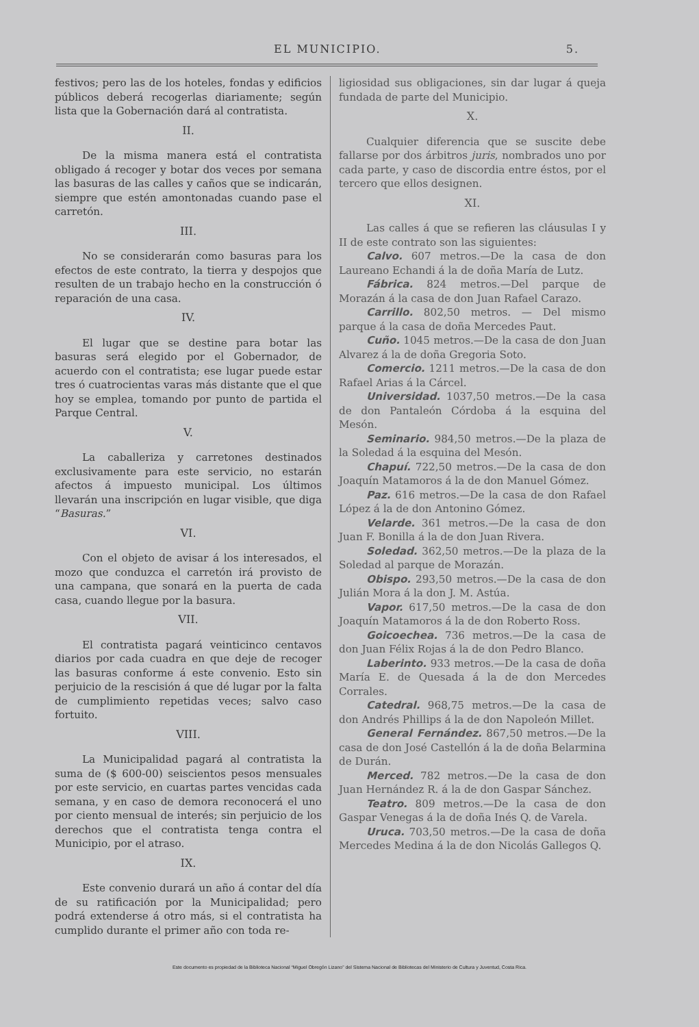EL MUNICIPIO. 5.
festivos; pero las de los hoteles, fondas y edificios públicos deberá recogerlas diariamente; según lista que la Gobernación dará al contratista.
II.
De la misma manera está el contratista obligado á recoger y botar dos veces por semana las basuras de las calles y caños que se indicarán, siempre que estén amontonadas cuando pase el carretón.
III.
No se considerarán como basuras para los efectos de este contrato, la tierra y despojos que resulten de un trabajo hecho en la construcción ó reparación de una casa.
IV.
El lugar que se destine para botar las basuras será elegido por el Gobernador, de acuerdo con el contratista; ese lugar puede estar tres ó cuatrocientas varas más distante que el que hoy se emplea, tomando por punto de partida el Parque Central.
V.
La caballeriza y carretones destinados exclusivamente para este servicio, no estarán afectos á impuesto municipal. Los últimos llevarán una inscripción en lugar visible, que diga “Basuras.”
VI.
Con el objeto de avisar á los interesados, el mozo que conduzca el carretón irá provisto de una campana, que sonará en la puerta de cada casa, cuando llegue por la basura.
VII.
El contratista pagará veinticinco centavos diarios por cada cuadra en que deje de recoger las basuras conforme á este convenio. Esto sin perjuicio de la rescisión á que dé lugar por la falta de cumplimiento repetidas veces; salvo caso fortuito.
VIII.
La Municipalidad pagará al contratista la suma de ($ 600-00) seiscientos pesos mensuales por este servicio, en cuartas partes vencidas cada semana, y en caso de demora reconocerá el uno por ciento mensual de interés; sin perjuicio de los derechos que el contratista tenga contra el Municipio, por el atraso.
IX.
Este convenio durará un año á contar del día de su ratificación por la Municipalidad; pero podrá extenderse á otro más, si el contratista ha cumplido durante el primer año con toda re-
ligiosidad sus obligaciones, sin dar lugar á queja fundada de parte del Municipio.
X.
Cualquier diferencia que se suscite debe fallarse por dos árbitros juris, nombrados uno por cada parte, y caso de discordia entre éstos, por el tercero que ellos designen.
XI.
Las calles á que se refieren las cláusulas I y II de este contrato son las siguientes:
Calvo. 607 metros.—De la casa de don Laureano Echandi á la de doña María de Lutz.
Fábrica. 824 metros.—Del parque de Morazán á la casa de don Juan Rafael Carazo.
Carrillo. 802,50 metros. — Del mismo parque á la casa de doña Mercedes Paut.
Cuño. 1045 metros.—De la casa de don Juan Alvarez á la de doña Gregoria Soto.
Comercio. 1211 metros.—De la casa de don Rafael Arias á la Cárcel.
Universidad. 1037,50 metros.—De la casa de don Pantaleón Córdoba á la esquina del Mesón.
Seminario. 984,50 metros.—De la plaza de la Soledad á la esquina del Mesón.
Chapuí. 722,50 metros.—De la casa de don Joaquín Matamoros á la de don Manuel Gómez.
Paz. 616 metros.—De la casa de don Rafael López á la de don Antonino Gómez.
Velarde. 361 metros.—De la casa de don Juan F. Bonilla á la de don Juan Rivera.
Soledad. 362,50 metros.—De la plaza de la Soledad al parque de Morazán.
Obispo. 293,50 metros.—De la casa de don Julián Mora á la don J. M. Astúa.
Vapor. 617,50 metros.—De la casa de don Joaquín Matamoros á la de don Roberto Ross.
Goicoechea. 736 metros.—De la casa de don Juan Félix Rojas á la de don Pedro Blanco.
Laberinto. 933 metros.—De la casa de doña María E. de Quesada á la de don Mercedes Corrales.
Catedral. 968,75 metros.—De la casa de don Andrés Phillips á la de don Napoleón Millet.
General Fernández. 867,50 metros.—De la casa de don José Castellón á la de doña Belarmina de Durán.
Merced. 782 metros.—De la casa de don Juan Hernández R. á la de don Gaspar Sánchez.
Teatro. 809 metros.—De la casa de don Gaspar Venegas á la de doña Inés Q. de Varela.
Uruca. 703,50 metros.—De la casa de doña Mercedes Medina á la de don Nicolás Gallegos Q.
Este documento es propiedad de la Biblioteca Nacional “Miguel Obregón Lizano” del Sistema Nacional de Bibliotecas del Ministerio de Cultura y Juventud, Costa Rica.